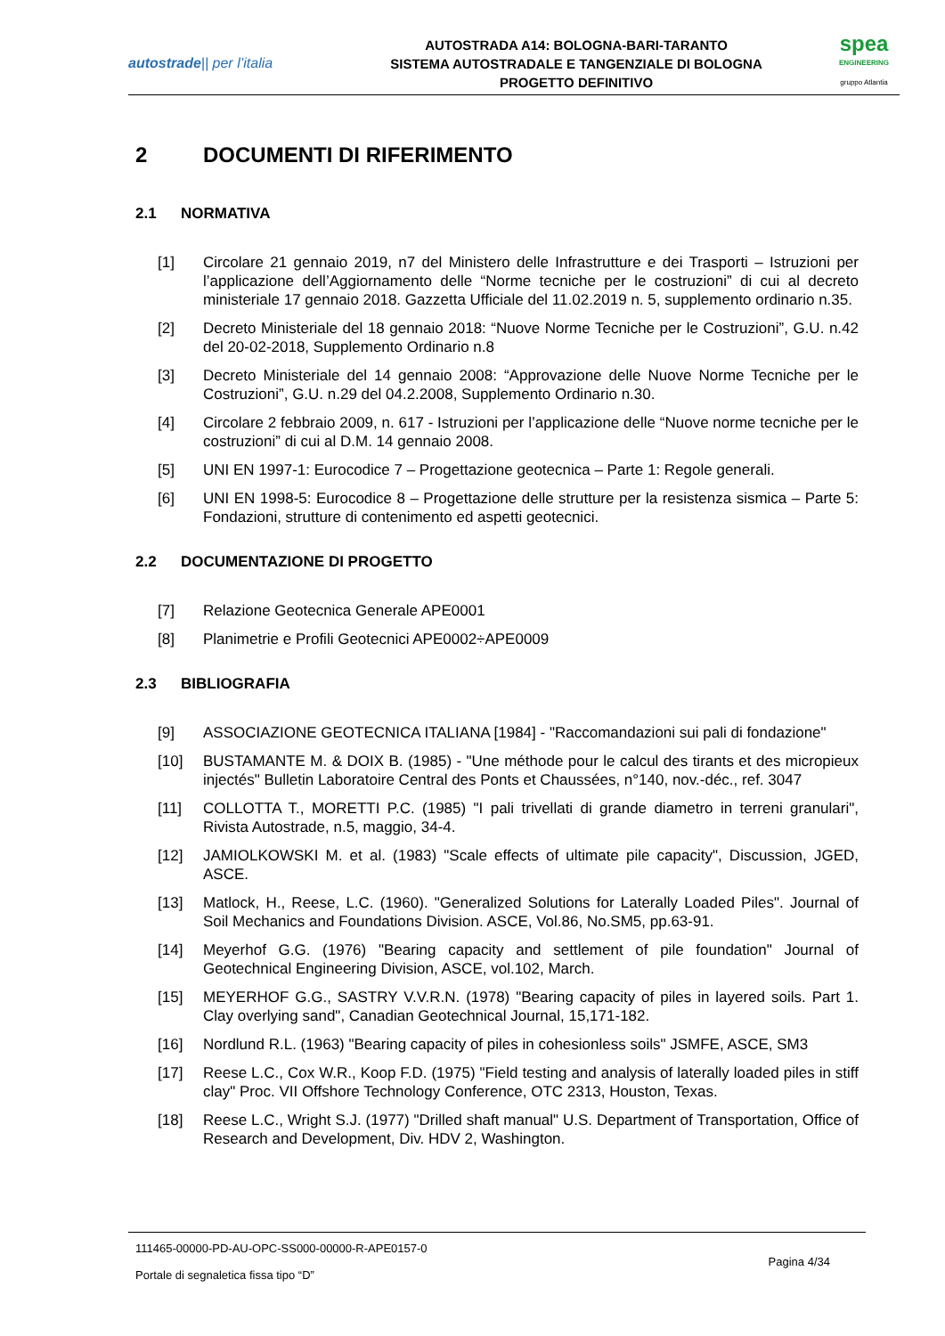autostrade|| per l’italia
AUTOSTRADA A14: BOLOGNA-BARI-TARANTO
SISTEMA AUTOSTRADALE E TANGENZIALE DI BOLOGNA
PROGETTO DEFINITIVO
spea
ENGINEERING
gruppo Atlantia
2 DOCUMENTI DI RIFERIMENTO
2.1 NORMATIVA
[1] Circolare 21 gennaio 2019, n7 del Ministero delle Infrastrutture e dei Trasporti – Istruzioni per l’applicazione dell’Aggiornamento delle “Norme tecniche per le costruzioni” di cui al decreto ministeriale 17 gennaio 2018. Gazzetta Ufficiale del 11.02.2019 n. 5, supplemento ordinario n.35.
[2] Decreto Ministeriale del 18 gennaio 2018: “Nuove Norme Tecniche per le Costruzioni”, G.U. n.42 del 20-02-2018, Supplemento Ordinario n.8
[3] Decreto Ministeriale del 14 gennaio 2008: “Approvazione delle Nuove Norme Tecniche per le Costruzioni”, G.U. n.29 del 04.2.2008, Supplemento Ordinario n.30.
[4] Circolare 2 febbraio 2009, n. 617 - Istruzioni per l’applicazione delle “Nuove norme tecniche per le costruzioni” di cui al D.M. 14 gennaio 2008.
[5] UNI EN 1997-1: Eurocodice 7 – Progettazione geotecnica – Parte 1: Regole generali.
[6] UNI EN 1998-5: Eurocodice 8 – Progettazione delle strutture per la resistenza sismica – Parte 5: Fondazioni, strutture di contenimento ed aspetti geotecnici.
2.2 DOCUMENTAZIONE DI PROGETTO
[7] Relazione Geotecnica Generale APE0001
[8] Planimetrie e Profili Geotecnici APE0002÷APE0009
2.3 BIBLIOGRAFIA
[9] ASSOCIAZIONE GEOTECNICA ITALIANA [1984] - "Raccomandazioni sui pali di fondazione"
[10] BUSTAMANTE M. & DOIX B. (1985) - "Une méthode pour le calcul des tirants et des micropieux injectés" Bulletin Laboratoire Central des Ponts et Chaussées, n°140, nov.-déc., ref. 3047
[11] COLLOTTA T., MORETTI P.C. (1985) "I pali trivellati di grande diametro in terreni granulari", Rivista Autostrade, n.5, maggio, 34-4.
[12] JAMIOLKOWSKI M. et al. (1983) "Scale effects of ultimate pile capacity", Discussion, JGED, ASCE.
[13] Matlock, H., Reese, L.C. (1960). "Generalized Solutions for Laterally Loaded Piles". Journal of Soil Mechanics and Foundations Division. ASCE, Vol.86, No.SM5, pp.63-91.
[14] Meyerhof G.G. (1976) "Bearing capacity and settlement of pile foundation" Journal of Geotechnical Engineering Division, ASCE, vol.102, March.
[15] MEYERHOF G.G., SASTRY V.V.R.N. (1978) "Bearing capacity of piles in layered soils. Part 1. Clay overlying sand", Canadian Geotechnical Journal, 15,171-182.
[16] Nordlund R.L. (1963) "Bearing capacity of piles in cohesionless soils" JSMFE, ASCE, SM3
[17] Reese L.C., Cox W.R., Koop F.D. (1975) "Field testing and analysis of laterally loaded piles in stiff clay" Proc. VII Offshore Technology Conference, OTC 2313, Houston, Texas.
[18] Reese L.C., Wright S.J. (1977) "Drilled shaft manual" U.S. Department of Transportation, Office of Research and Development, Div. HDV 2, Washington.
111465-00000-PD-AU-OPC-SS000-00000-R-APE0157-0
Pagina 4/34
Portale di segnaletica fissa tipo “D”